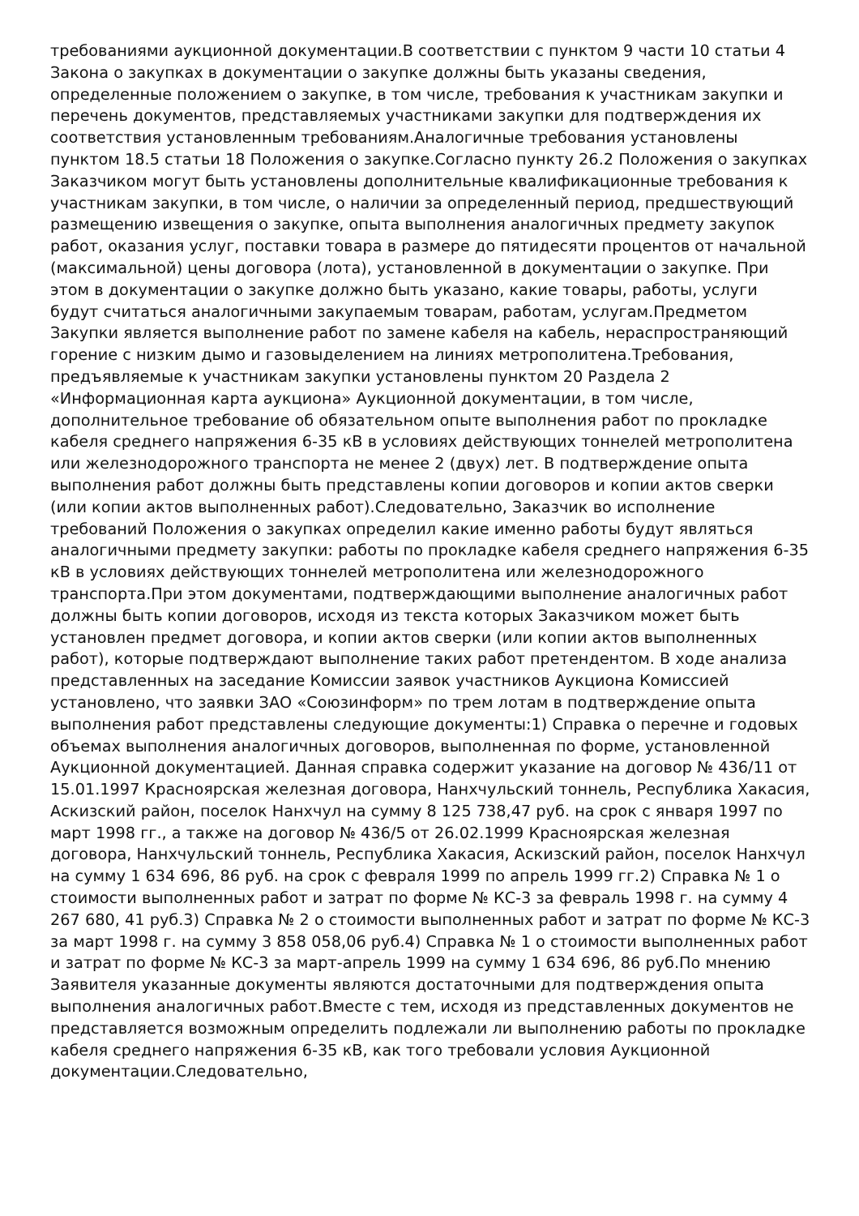требованиями аукционной документации.В соответствии с пунктом 9 части 10 статьи 4 Закона о закупках в документации о закупке должны быть указаны сведения, определенные положением о закупке, в том числе, требования к участникам закупки и перечень документов, представляемых участниками закупки для подтверждения их соответствия установленным требованиям.Аналогичные требования установлены пунктом 18.5 статьи 18 Положения о закупке.Согласно пункту 26.2 Положения о закупках Заказчиком могут быть установлены дополнительные квалификационные требования к участникам закупки, в том числе, о наличии за определенный период, предшествующий размещению извещения о закупке, опыта выполнения аналогичных предмету закупок работ, оказания услуг, поставки товара в размере до пятидесяти процентов от начальной (максимальной) цены договора (лота), установленной в документации о закупке. При этом в документации о закупке должно быть указано, какие товары, работы, услуги будут считаться аналогичными закупаемым товарам, работам, услугам.Предметом Закупки является выполнение работ по замене кабеля на кабель, нераспространяющий горение с низким дымо и газовыделением на линиях метрополитена.Требования, предъявляемые к участникам закупки установлены пунктом 20 Раздела 2 «Информационная карта аукциона» Аукционной документации, в том числе, дополнительное требование об обязательном опыте выполнения работ по прокладке кабеля среднего напряжения 6-35 кВ в условиях действующих тоннелей метрополитена или железнодорожного транспорта не менее 2 (двух) лет. В подтверждение опыта выполнения работ должны быть представлены копии договоров и копии актов сверки (или копии актов выполненных работ).Следовательно, Заказчик во исполнение требований Положения о закупках определил какие именно работы будут являться аналогичными предмету закупки: работы по прокладке кабеля среднего напряжения 6-35 кВ в условиях действующих тоннелей метрополитена или железнодорожного транспорта.При этом документами, подтверждающими выполнение аналогичных работ должны быть копии договоров, исходя из текста которых Заказчиком может быть установлен предмет договора, и копии актов сверки (или копии актов выполненных работ), которые подтверждают выполнение таких работ претендентом. В ходе анализа представленных на заседание Комиссии заявок участников Аукциона Комиссией установлено, что заявки ЗАО «Союзинформ» по трем лотам в подтверждение опыта выполнения работ представлены следующие документы:1) Справка о перечне и годовых объемах выполнения аналогичных договоров, выполненная по форме, установленной Аукционной документацией. Данная справка содержит указание на договор № 436/11 от 15.01.1997 Красноярская железная договора, Нанхчульский тоннель, Республика Хакасия, Аскизский район, поселок Нанхчул на сумму 8 125 738,47 руб. на срок с января 1997 по март 1998 гг., а также на договор № 436/5 от 26.02.1999 Красноярская железная договора, Нанхчульский тоннель, Республика Хакасия, Аскизский район, поселок Нанхчул на сумму 1 634 696, 86 руб. на срок с февраля 1999 по апрель 1999 гг.2) Справка № 1 о стоимости выполненных работ и затрат по форме № КС-3 за февраль 1998 г. на сумму 4 267 680, 41 руб.3) Справка № 2 о стоимости выполненных работ и затрат по форме № КС-3 за март 1998 г. на сумму 3 858 058,06 руб.4) Справка № 1 о стоимости выполненных работ и затрат по форме № КС-3 за март-апрель 1999 на сумму 1 634 696, 86 руб.По мнению Заявителя указанные документы являются достаточными для подтверждения опыта выполнения аналогичных работ.Вместе с тем, исходя из представленных документов не представляется возможным определить подлежали ли выполнению работы по прокладке кабеля среднего напряжения 6-35 кВ, как того требовали условия Аукционной документации.Следовательно,